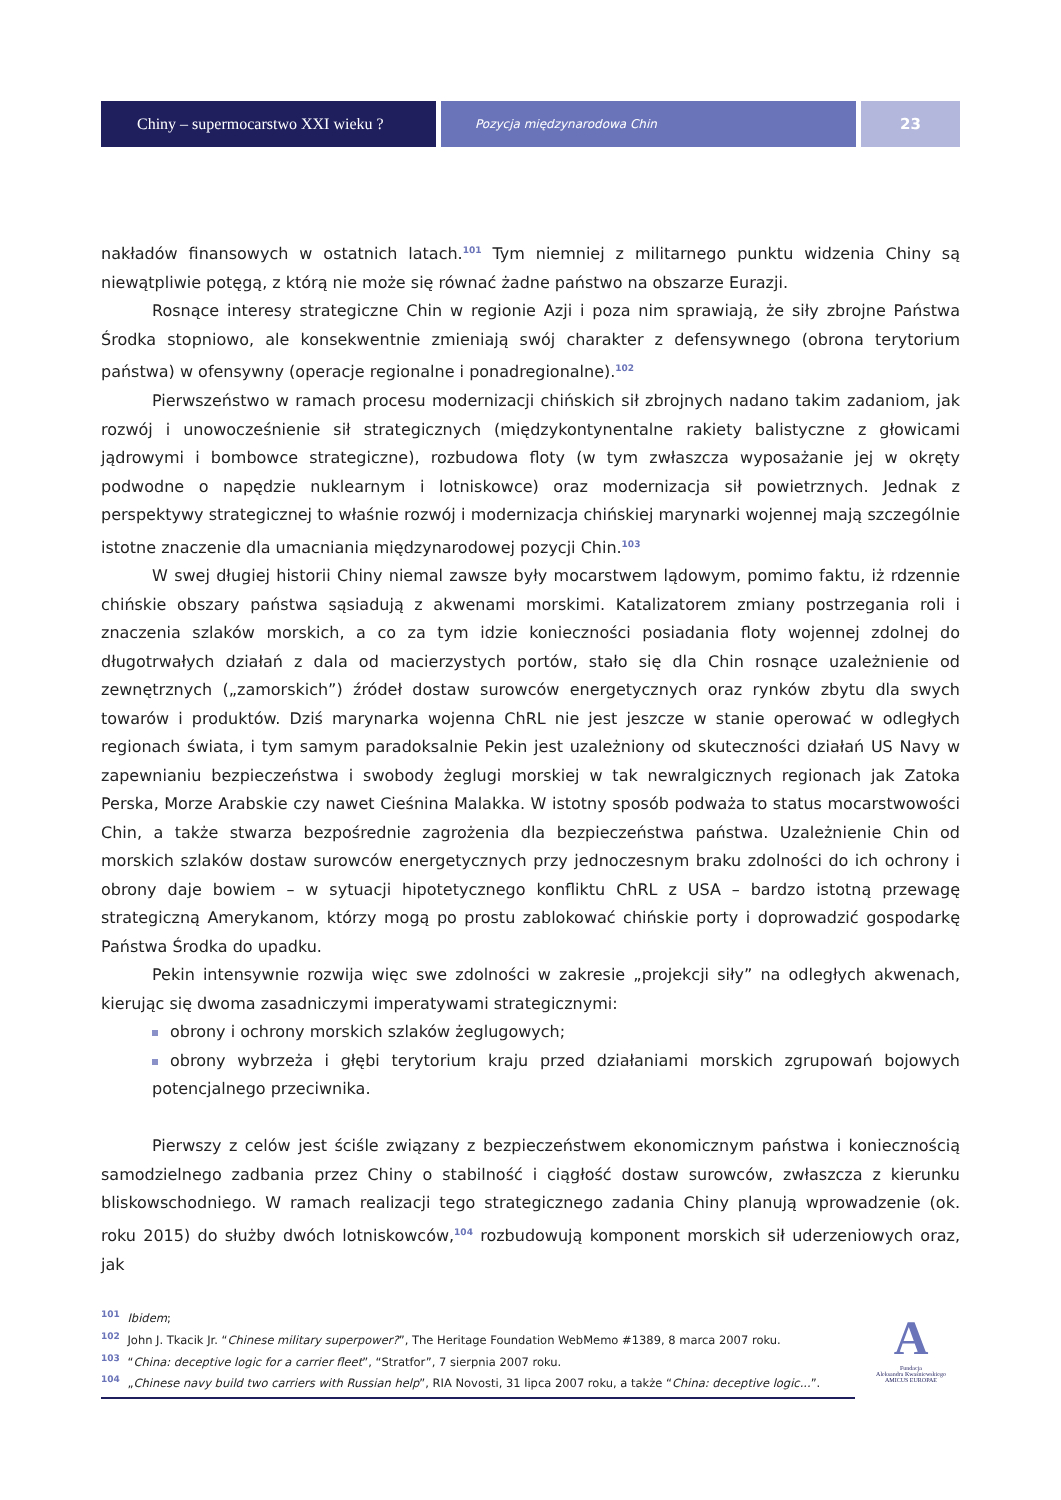Chiny – supermocarstwo XXI wieku ?
Pozycja międzynarodowa Chin
23
nakładów finansowych w ostatnich latach.<sup>101</sup> Tym niemniej z militarnego punktu widzenia Chiny są niewątpliwie potęgą, z którą nie może się równać żadne państwo na obszarze Eurazji.
Rosnące interesy strategiczne Chin w regionie Azji i poza nim sprawiają, że siły zbrojne Państwa Środka stopniowo, ale konsekwentnie zmieniają swój charakter z defensywnego (obrona terytorium państwa) w ofensywny (operacje regionalne i ponadregionalne).<sup>102</sup>
Pierwszeństwo w ramach procesu modernizacji chińskich sił zbrojnych nadano takim zadaniom, jak rozwój i unowocześnienie sił strategicznych (międzykontynentalne rakiety balistyczne z głowicami jądrowymi i bombowce strategiczne), rozbudowa floty (w tym zwłaszcza wyposażanie jej w okręty podwodne o napędzie nuklearnym i lotniskowce) oraz modernizacja sił powietrznych. Jednak z perspektywy strategicznej to właśnie rozwój i modernizacja chińskiej marynarki wojennej mają szczególnie istotne znaczenie dla umacniania międzynarodowej pozycji Chin.<sup>103</sup>
W swej długiej historii Chiny niemal zawsze były mocarstwem lądowym, pomimo faktu, iż rdzennie chińskie obszary państwa sąsiadują z akwenami morskimi. Katalizatorem zmiany postrzegania roli i znaczenia szlaków morskich, a co za tym idzie konieczności posiadania floty wojennej zdolnej do długotrwałych działań z dala od macierzystych portów, stało się dla Chin rosnące uzależnienie od zewnętrznych („zamorskich”) źródeł dostaw surowców energetycznych oraz rynków zbytu dla swych towarów i produktów. Dziś marynarka wojenna ChRL nie jest jeszcze w stanie operować w odległych regionach świata, i tym samym paradoksalnie Pekin jest uzależniony od skuteczności działań US Navy w zapewnianiu bezpieczeństwa i swobody żeglugi morskiej w tak newralgicznych regionach jak Zatoka Perska, Morze Arabskie czy nawet Cieśnina Malakka. W istotny sposób podważa to status mocarstwowości Chin, a także stwarza bezpośrednie zagrożenia dla bezpieczeństwa państwa. Uzależnienie Chin od morskich szlaków dostaw surowców energetycznych przy jednoczesnym braku zdolności do ich ochrony i obrony daje bowiem – w sytuacji hipotetycznego konfliktu ChRL z USA – bardzo istotną przewagę strategiczną Amerykanom, którzy mogą po prostu zablokować chińskie porty i doprowadzić gospodarkę Państwa Środka do upadku.
Pekin intensywnie rozwija więc swe zdolności w zakresie „projekcji siły” na odległych akwenach, kierując się dwoma zasadniczymi imperatywami strategicznymi:
obrony i ochrony morskich szlaków żeglugowych;
obrony wybrzeża i głębi terytorium kraju przed działaniami morskich zgrupowań bojowych potencjalnego przeciwnika.
Pierwszy z celów jest ściśle związany z bezpieczeństwem ekonomicznym państwa i koniecznością samodzielnego zadbania przez Chiny o stabilność i ciągłość dostaw surowców, zwłaszcza z kierunku bliskowschodniego. W ramach realizacji tego strategicznego zadania Chiny planują wprowadzenie (ok. roku 2015) do służby dwóch lotniskowców,<sup>104</sup> rozbudowują komponent morskich sił uderzeniowych oraz, jak
<sup>101</sup> Ibidem;
<sup>102</sup> John J. Tkacik Jr. “Chinese military superpower?”, The Heritage Foundation WebMemo #1389, 8 marca 2007 roku.
<sup>103</sup> “China: deceptive logic for a carrier fleet”, “Stratfor”, 7 sierpnia 2007 roku.
<sup>104</sup> „Chinese navy build two carriers with Russian help”, RIA Novosti, 31 lipca 2007 roku, a także “China: deceptive logic...”.
A
Fundacja
Aleksandra Kwaśniewskiego
AMICUS EUROPAE